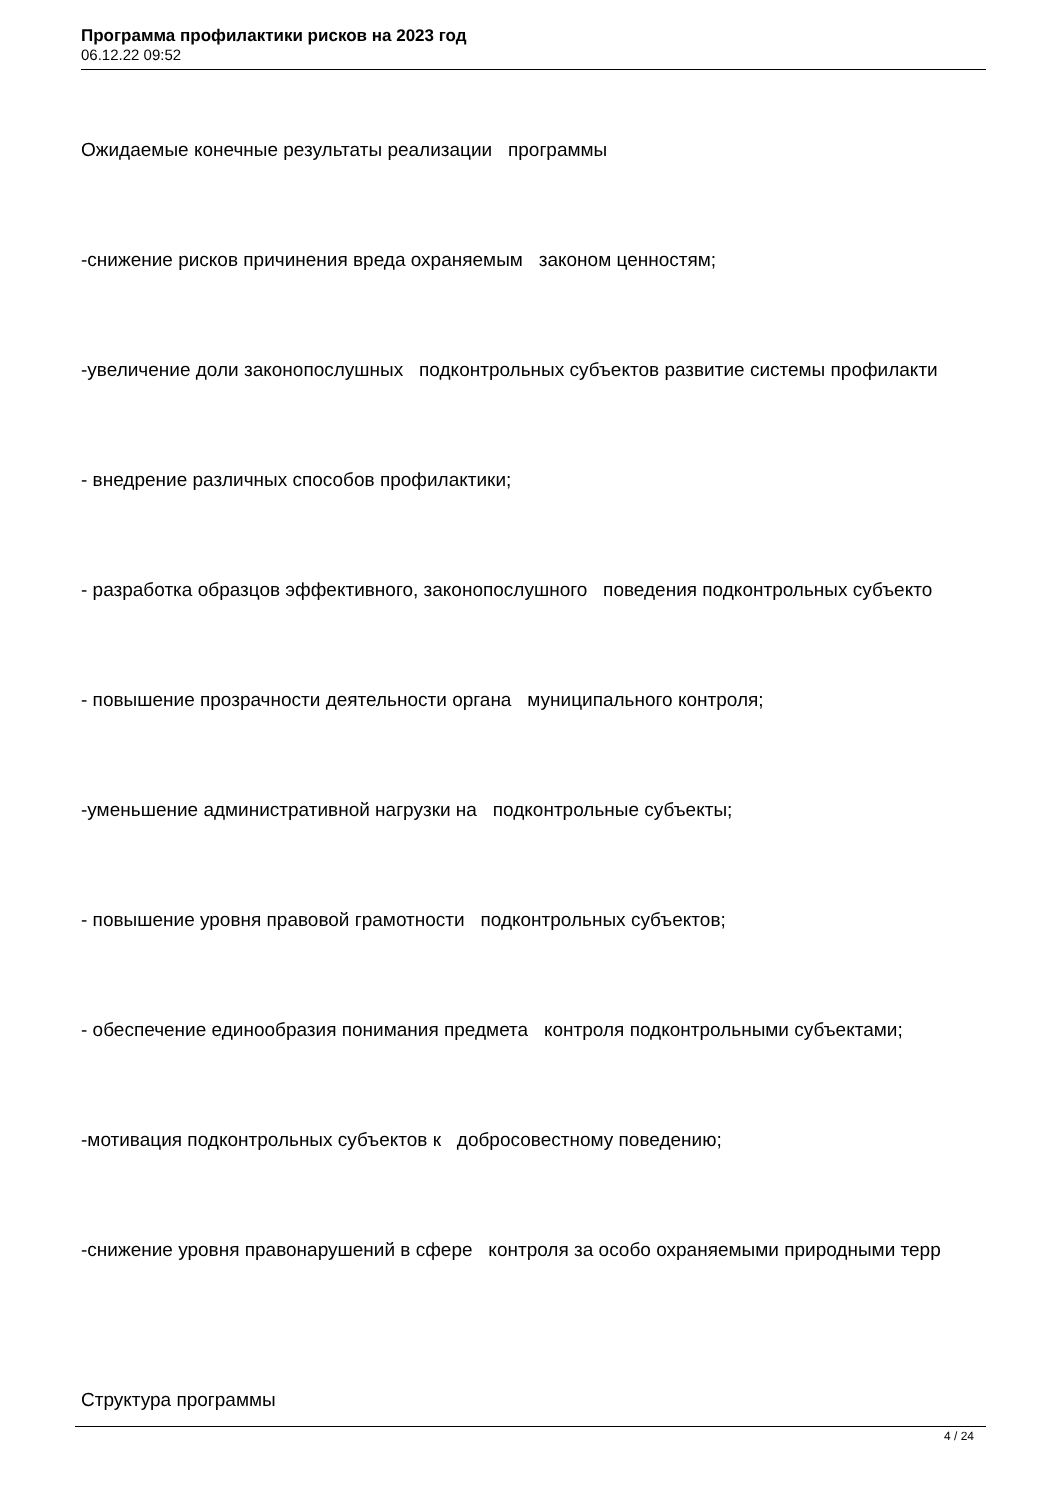Программа профилактики рисков на 2023 год
06.12.22 09:52
Ожидаемые конечные результаты реализации программы
-снижение рисков причинения вреда охраняемым законом ценностям;
-увеличение доли законопослушных подконтрольных субъектов развитие системы профилакти
- внедрение различных способов профилактики;
- разработка образцов эффективного, законопослушного поведения подконтрольных субъекто
- повышение прозрачности деятельности органа муниципального контроля;
-уменьшение административной нагрузки на подконтрольные субъекты;
- повышение уровня правовой грамотности подконтрольных субъектов;
- обеспечение единообразия понимания предмета контроля подконтрольными субъектами;
-мотивация подконтрольных субъектов к добросовестному поведению;
-снижение уровня правонарушений в сфере контроля за особо охраняемыми природными терр
Структура программы
4 / 24